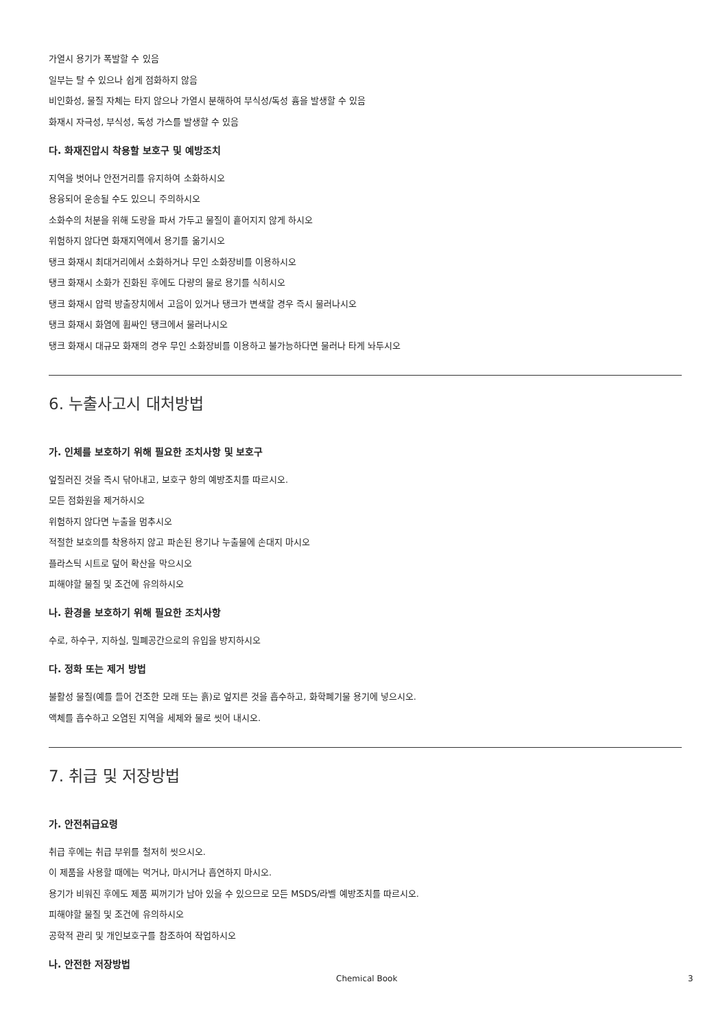가열시 용기가 폭발할 수 있음
일부는 탈 수 있으나 쉽게 점화하지 않음
비인화성, 물질 자체는 타지 않으나 가열시 분해하여 부식성/독성 흄을 발생할 수 있음
화재시 자극성, 부식성, 독성 가스를 발생할 수 있음
다. 화재진압시 착용할 보호구 및 예방조치
지역을 벗어나 안전거리를 유지하여 소화하시오
용융되어 운송될 수도 있으니 주의하시오
소화수의 처분을 위해 도랑을 파서 가두고 물질이 흩어지지 않게 하시오
위험하지 않다면 화재지역에서 용기를 옮기시오
탱크 화재시 최대거리에서 소화하거나 무인 소화장비를 이용하시오
탱크 화재시 소화가 진화된 후에도 다량의 물로 용기를 식히시오
탱크 화재시 압력 방출장치에서 고음이 있거나 탱크가 변색할 경우 즉시 물러나시오
탱크 화재시 화염에 휩싸인 탱크에서 물러나시오
탱크 화재시 대규모 화재의 경우 무인 소화장비를 이용하고 불가능하다면 물러나 타게 놔두시오
6. 누출사고시 대처방법
가. 인체를 보호하기 위해 필요한 조치사항 및 보호구
엎질러진 것을 즉시 닦아내고, 보호구 항의 예방조치를 따르시오.
모든 점화원을 제거하시오
위험하지 않다면 누출을 멈추시오
적절한 보호의를 착용하지 않고 파손된 용기나 누출물에 손대지 마시오
플라스틱 시트로 덮어 확산을 막으시오
피해야할 물질 및 조건에 유의하시오
나. 환경을 보호하기 위해 필요한 조치사항
수로, 하수구, 지하실, 밀폐공간으로의 유입을 방지하시오
다. 정화 또는 제거 방법
불활성 물질(예를 들어 건조한 모래 또는 흙)로 엎지른 것을 흡수하고, 화학폐기물 용기에 넣으시오.
액체를 흡수하고 오염된 지역을 세제와 물로 씻어 내시오.
7. 취급 및 저장방법
가. 안전취급요령
취급 후에는 취급 부위를 철저히 씻으시오.
이 제품을 사용할 때에는 먹거나, 마시거나 흡연하지 마시오.
용기가 비워진 후에도 제품 찌꺼기가 남아 있을 수 있으므로 모든 MSDS/라벨 예방조치를 따르시오.
피해야할 물질 및 조건에 유의하시오
공학적 관리 및 개인보호구를 참조하여 작업하시오
나. 안전한 저장방법
Chemical Book 3